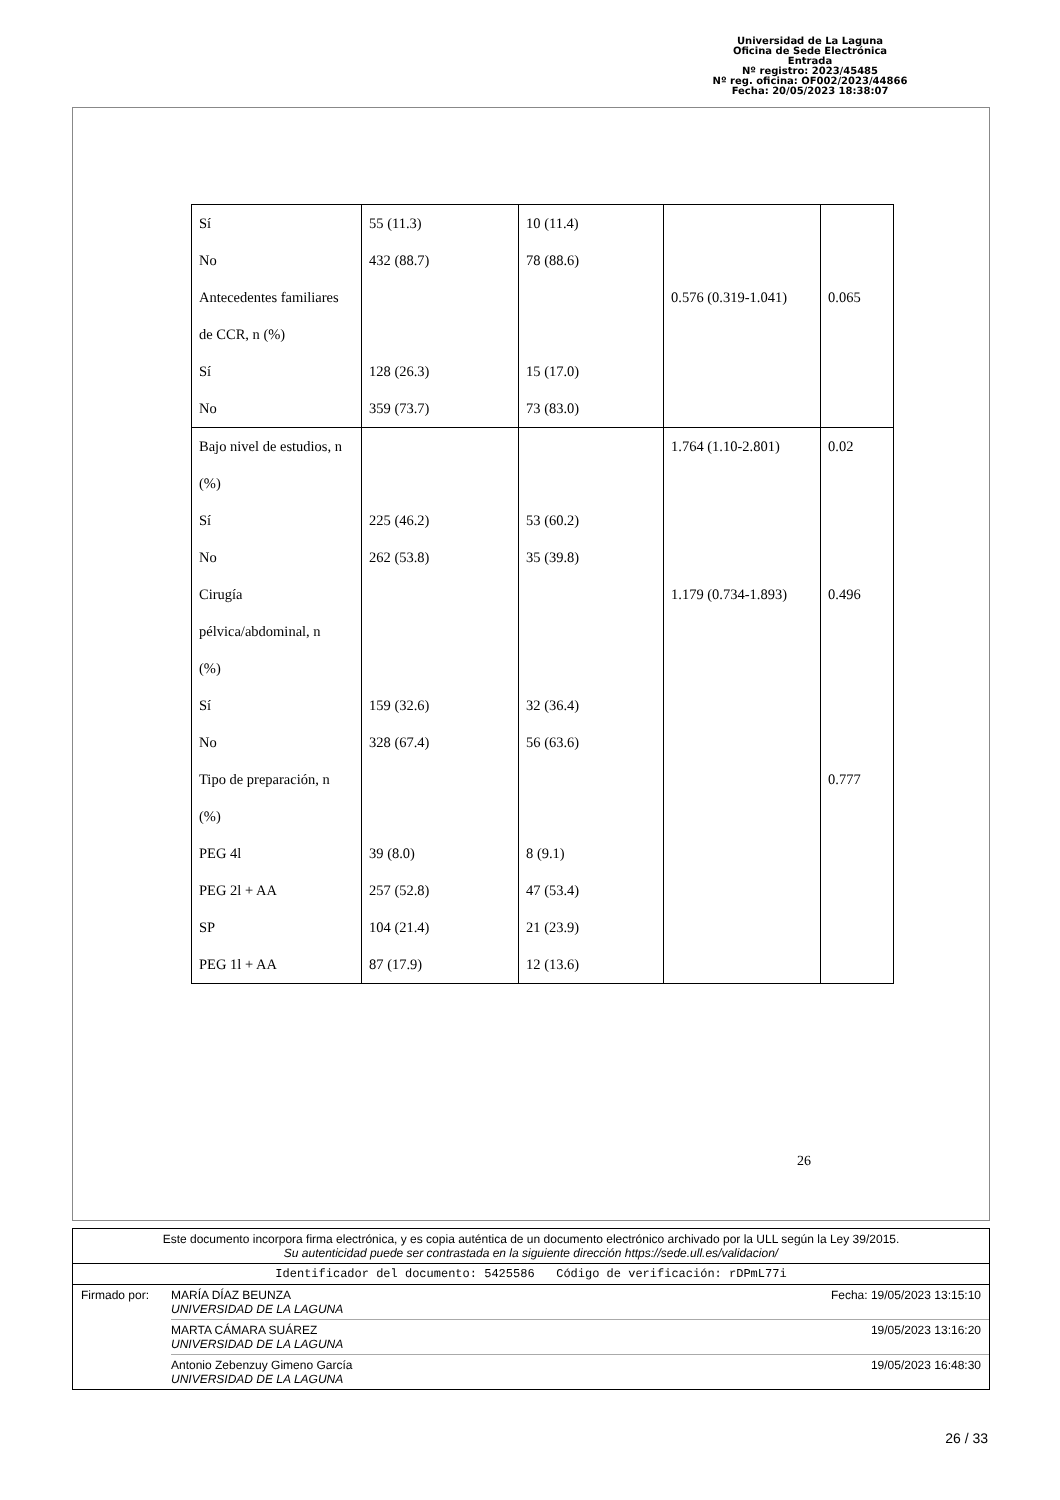Universidad de La Laguna
Oficina de Sede Electrónica
Entrada
Nº registro: 2023/45485
Nº reg. oficina: OF002/2023/44866
Fecha: 20/05/2023 18:38:07
| Sí | 55 (11.3) | 10 (11.4) | | |
| No | 432 (88.7) | 78 (88.6) | | |
| Antecedentes familiares | | | 0.576 (0.319-1.041) | 0.065 |
| de CCR, n (%) | | | | |
| Sí | 128 (26.3) | 15 (17.0) | | |
| No | 359 (73.7) | 73 (83.0) | | |
| Bajo nivel de estudios, n | | | 1.764 (1.10-2.801) | 0.02 |
| (%) | | | | |
| Sí | 225 (46.2) | 53 (60.2) | | |
| No | 262 (53.8) | 35 (39.8) | | |
| Cirugía | | | 1.179 (0.734-1.893) | 0.496 |
| pélvica/abdominal, n | | | | |
| (%) | | | | |
| Sí | 159 (32.6) | 32 (36.4) | | |
| No | 328 (67.4) | 56 (63.6) | | |
| Tipo de preparación, n | | | | 0.777 |
| (%) | | | | |
| PEG 4l | 39 (8.0) | 8 (9.1) | | |
| PEG 2l + AA | 257 (52.8) | 47 (53.4) | | |
| SP | 104 (21.4) | 21 (23.9) | | |
| PEG 1l + AA | 87 (17.9) | 12 (13.6) | | |
26
Este documento incorpora firma electrónica, y es copia auténtica de un documento electrónico archivado por la ULL según la Ley 39/2015.
Su autenticidad puede ser contrastada en la siguiente dirección https://sede.ull.es/validacion/
Identificador del documento: 5425586 Código de verificación: rDPmL77i
Firmado por: MARÍA DÍAZ BEUNZA
UNIVERSIDAD DE LA LAGUNA Fecha: 19/05/2023 13:15:10
MARTA CÁMARA SUÁREZ
UNIVERSIDAD DE LA LAGUNA 19/05/2023 13:16:20
Antonio Zebenzuy Gimeno García
UNIVERSIDAD DE LA LAGUNA 19/05/2023 16:48:30
26 / 33